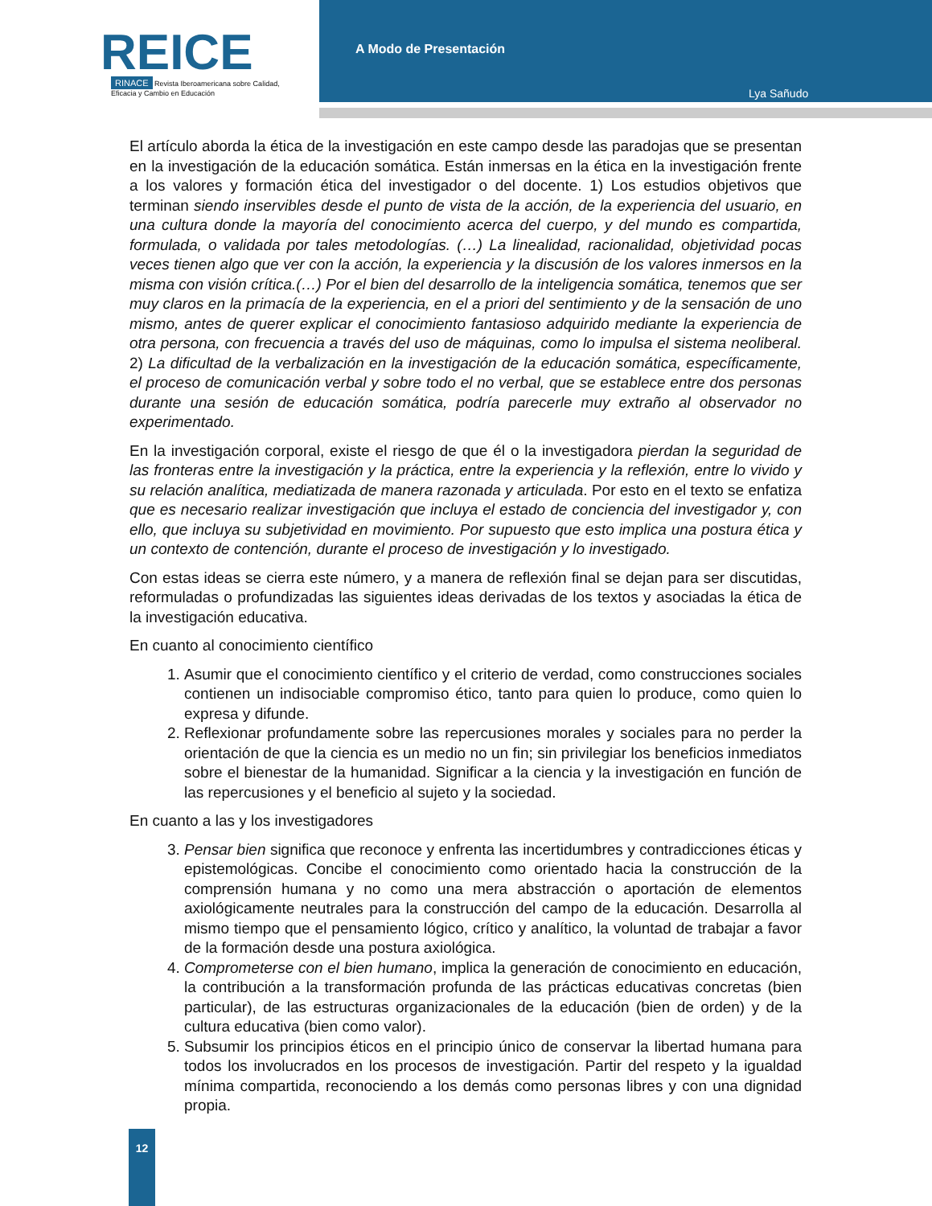REICE
RINACE Revista Iberoamericana sobre Calidad, Eficacia y Cambio en Educación
A Modo de Presentación
Lya Sañudo
El artículo aborda la ética de la investigación en este campo desde las paradojas que se presentan en la investigación de la educación somática. Están inmersas en la ética en la investigación frente a los valores y formación ética del investigador o del docente. 1) Los estudios objetivos que terminan siendo inservibles desde el punto de vista de la acción, de la experiencia del usuario, en una cultura donde la mayoría del conocimiento acerca del cuerpo, y del mundo es compartida, formulada, o validada por tales metodologías. (…) La linealidad, racionalidad, objetividad pocas veces tienen algo que ver con la acción, la experiencia y la discusión de los valores inmersos en la misma con visión crítica.(…) Por el bien del desarrollo de la inteligencia somática, tenemos que ser muy claros en la primacía de la experiencia, en el a priori del sentimiento y de la sensación de uno mismo, antes de querer explicar el conocimiento fantasioso adquirido mediante la experiencia de otra persona, con frecuencia a través del uso de máquinas, como lo impulsa el sistema neoliberal. 2) La dificultad de la verbalización en la investigación de la educación somática, específicamente, el proceso de comunicación verbal y sobre todo el no verbal, que se establece entre dos personas durante una sesión de educación somática, podría parecerle muy extraño al observador no experimentado.
En la investigación corporal, existe el riesgo de que él o la investigadora pierdan la seguridad de las fronteras entre la investigación y la práctica, entre la experiencia y la reflexión, entre lo vivido y su relación analítica, mediatizada de manera razonada y articulada. Por esto en el texto se enfatiza que es necesario realizar investigación que incluya el estado de conciencia del investigador y, con ello, que incluya su subjetividad en movimiento. Por supuesto que esto implica una postura ética y un contexto de contención, durante el proceso de investigación y lo investigado.
Con estas ideas se cierra este número, y a manera de reflexión final se dejan para ser discutidas, reformuladas o profundizadas las siguientes ideas derivadas de los textos y asociadas la ética de la investigación educativa.
En cuanto al conocimiento científico
1. Asumir que el conocimiento científico y el criterio de verdad, como construcciones sociales contienen un indisociable compromiso ético, tanto para quien lo produce, como quien lo expresa y difunde.
2. Reflexionar profundamente sobre las repercusiones morales y sociales para no perder la orientación de que la ciencia es un medio no un fin; sin privilegiar los beneficios inmediatos sobre el bienestar de la humanidad. Significar a la ciencia y la investigación en función de las repercusiones y el beneficio al sujeto y la sociedad.
En cuanto a las y los investigadores
3. Pensar bien significa que reconoce y enfrenta las incertidumbres y contradicciones éticas y epistemológicas. Concibe el conocimiento como orientado hacia la construcción de la comprensión humana y no como una mera abstracción o aportación de elementos axiológicamente neutrales para la construcción del campo de la educación. Desarrolla al mismo tiempo que el pensamiento lógico, crítico y analítico, la voluntad de trabajar a favor de la formación desde una postura axiológica.
4. Comprometerse con el bien humano, implica la generación de conocimiento en educación, la contribución a la transformación profunda de las prácticas educativas concretas (bien particular), de las estructuras organizacionales de la educación (bien de orden) y de la cultura educativa (bien como valor).
5. Subsumir los principios éticos en el principio único de conservar la libertad humana para todos los involucrados en los procesos de investigación. Partir del respeto y la igualdad mínima compartida, reconociendo a los demás como personas libres y con una dignidad propia.
12